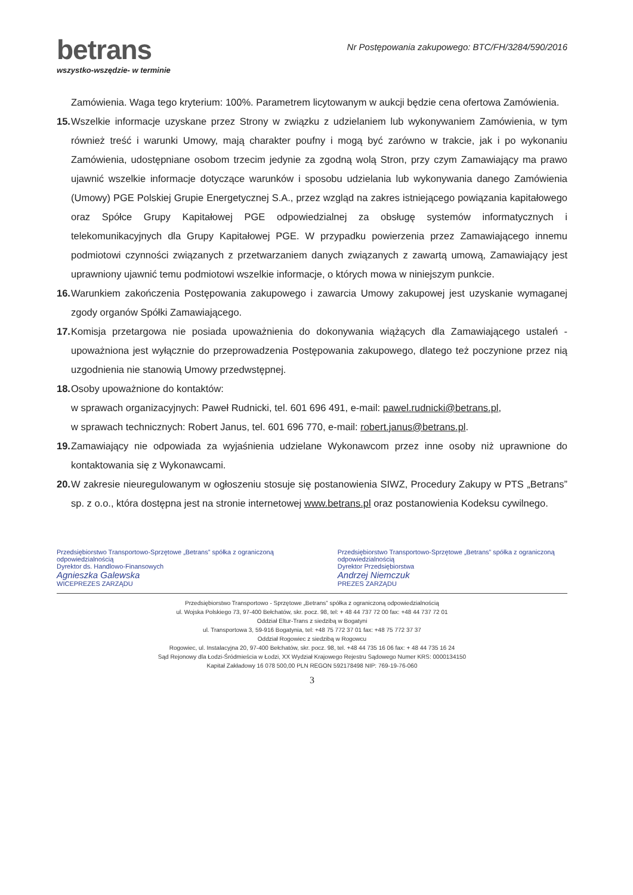betrans
wszystko-wszędzie- w terminie
Nr Postępowania zakupowego: BTC/FH/3284/590/2016
Zamówienia. Waga tego kryterium: 100%. Parametrem licytowanym w aukcji będzie cena ofertowa Zamówienia.
15. Wszelkie informacje uzyskane przez Strony w związku z udzielaniem lub wykonywaniem Zamówienia, w tym również treść i warunki Umowy, mają charakter poufny i mogą być zarówno w trakcie, jak i po wykonaniu Zamówienia, udostępniane osobom trzecim jedynie za zgodną wolą Stron, przy czym Zamawiający ma prawo ujawnić wszelkie informacje dotyczące warunków i sposobu udzielania lub wykonywania danego Zamówienia (Umowy) PGE Polskiej Grupie Energetycznej S.A., przez wzgląd na zakres istniejącego powiązania kapitałowego oraz Spółce Grupy Kapitałowej PGE odpowiedzialnej za obsługę systemów informatycznych i telekomunikacyjnych dla Grupy Kapitałowej PGE. W przypadku powierzenia przez Zamawiającego innemu podmiotowi czynności związanych z przetwarzaniem danych związanych z zawartą umową, Zamawiający jest uprawniony ujawnić temu podmiotowi wszelkie informacje, o których mowa w niniejszym punkcie.
16. Warunkiem zakończenia Postępowania zakupowego i zawarcia Umowy zakupowej jest uzyskanie wymaganej zgody organów Spółki Zamawiającego.
17. Komisja przetargowa nie posiada upoważnienia do dokonywania wiążących dla Zamawiającego ustaleń - upoważniona jest wyłącznie do przeprowadzenia Postępowania zakupowego, dlatego też poczynione przez nią uzgodnienia nie stanowią Umowy przedwstępnej.
18. Osoby upoważnione do kontaktów:
w sprawach organizacyjnych: Paweł Rudnicki, tel. 601 696 491, e-mail: pawel.rudnicki@betrans.pl,
w sprawach technicznych: Robert Janus, tel. 601 696 770, e-mail: robert.janus@betrans.pl.
19. Zamawiający nie odpowiada za wyjaśnienia udzielane Wykonawcom przez inne osoby niż uprawnione do kontaktowania się z Wykonawcami.
20. W zakresie nieuregulowanym w ogłoszeniu stosuje się postanowienia SIWZ, Procedury Zakupy w PTS „Betrans” sp. z o.o., która dostępna jest na stronie internetowej www.betrans.pl oraz postanowienia Kodeksu cywilnego.
Przedsiębiorstwo Transportowo-Sprzętowe „Betrans” spółka z ograniczoną odpowiedzialnością
Dyrektor ds. Handlowo-Finansowych
Agnieszka Galewska
WICEPREZES ZARZĄDU
Przedsiębiorstwo Transportowo-Sprzętowe „Betrans” spółka z ograniczoną odpowiedzialnością
Dyrektor Przedsiębiorstwa
Andrzej Niemczuk
PREZES ZARZĄDU
Przedsiębiorstwo Transportowo - Sprzętowe „Betrans” spółka z ograniczoną odpowiedzialnością
ul. Wojska Polskiego 73, 97-400 Bełchatów, skr. pocz. 98, tel: + 48 44 737 72 00 fax: +48 44 737 72 01
Oddział Eltur-Trans z siedzibą w Bogatyni
ul. Transportowa 3, 59-916 Bogatynia, tel: +48 75 772 37 01 fax: +48 75 772 37 37
Oddział Rogowiec z siedzibą w Rogowcu
Rogowiec, ul. Instalacyjna 20, 97-400 Bełchatów, skr. pocz. 98, tel. +48 44 735 16 06 fax: + 48 44 735 16 24
Sąd Rejonowy dla Łodzi-Śródmieścia w Łodzi, XX Wydział Krajowego Rejestru Sądowego Numer KRS: 0000134150
Kapitał Zakładowy 16 078 500,00 PLN REGON 592178498 NIP: 769-19-76-060
3